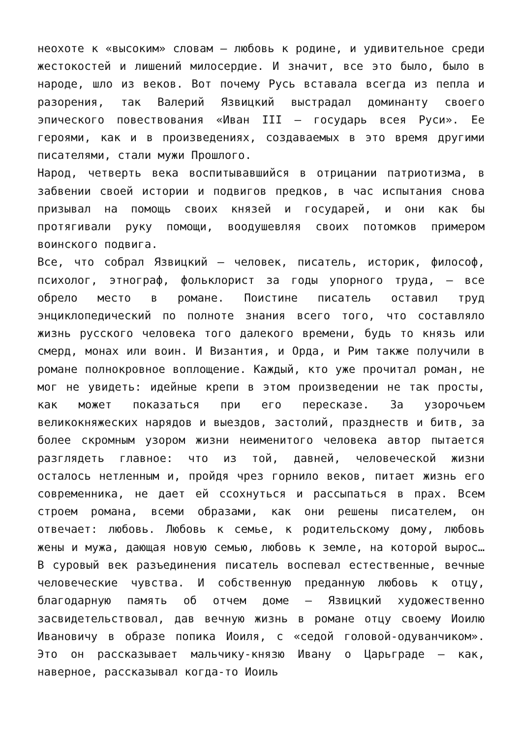неохоте к «высоким» словам — любовь к родине, и удивительное среди жестокостей и лишений милосердие. И значит, все это было, было в народе, шло из веков. Вот почему Русь вставала всегда из пепла и разорения, так Валерий Язвицкий выстрадал доминанту своего эпического повествования «Иван III — государь всея Руси». Ее героями, как и в произведениях, создаваемых в это время другими писателями, стали мужи Прошлого.
Народ, четверть века воспитывавшийся в отрицании патриотизма, в забвении своей истории и подвигов предков, в час испытания снова призывал на помощь своих князей и государей, и они как бы протягивали руку помощи, воодушевляя своих потомков примером воинского подвига.
Все, что собрал Язвицкий — человек, писатель, историк, философ, психолог, этнограф, фольклорист за годы упорного труда, — все обрело место в романе. Поистине писатель оставил труд энциклопедический по полноте знания всего того, что составляло жизнь русского человека того далекого времени, будь то князь или смерд, монах или воин. И Византия, и Орда, и Рим также получили в романе полнокровное воплощение. Каждый, кто уже прочитал роман, не мог не увидеть: идейные крепи в этом произведении не так просты, как может показаться при его пересказе. За узорочьем великокняжеских нарядов и выездов, застолий, празднеств и битв, за более скромным узором жизни неименитого человека автор пытается разглядеть главное: что из той, давней, человеческой жизни осталось нетленным и, пройдя чрез горнило веков, питает жизнь его современника, не дает ей ссохнуться и рассыпаться в прах. Всем строем романа, всеми образами, как они решены писателем, он отвечает: любовь. Любовь к семье, к родительскому дому, любовь жены и мужа, дающая новую семью, любовь к земле, на которой вырос… В суровый век разъединения писатель воспевал естественные, вечные человеческие чувства. И собственную преданную любовь к отцу, благодарную память об отчем доме — Язвицкий художественно засвидетельствовал, дав вечную жизнь в романе отцу своему Иоилю Ивановичу в образе попика Иоиля, с «седой головой-одуванчиком». Это он рассказывает мальчику-князю Ивану о Царьграде — как, наверное, рассказывал когда-то Иоиль